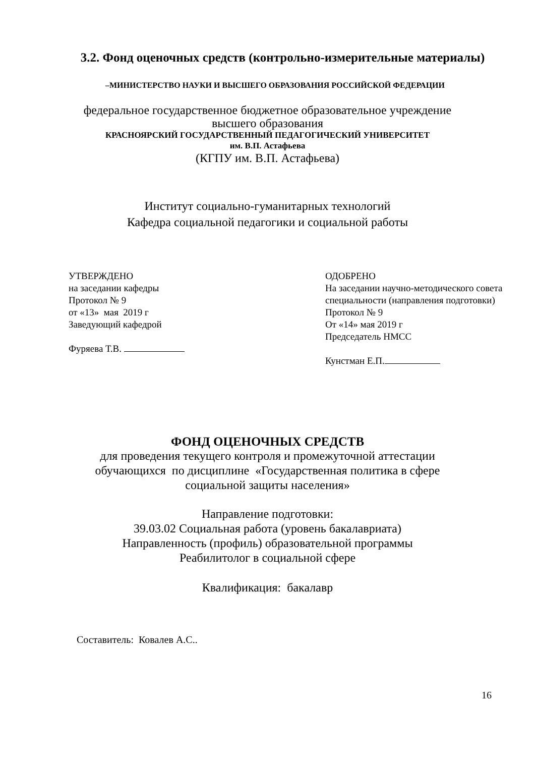3.2. Фонд оценочных средств (контрольно-измерительные материалы)
–МИНИСТЕРСТВО НАУКИ И ВЫСШЕГО ОБРАЗОВАНИЯ РОССИЙСКОЙ ФЕДЕРАЦИИ
федеральное государственное бюджетное образовательное учреждение
высшего образования
КРАСНОЯРСКИЙ ГОСУДАРСТВЕННЫЙ ПЕДАГОГИЧЕСКИЙ УНИВЕРСИТЕТ
им. В.П. Астафьева
(КГПУ им. В.П. Астафьева)
Институт социально-гуманитарных технологий
Кафедра социальной педагогики и социальной работы
УТВЕРЖДЕНО
на заседании кафедры
Протокол № 9
от «13» мая 2019 г
Заведующий кафедрой
Фуряева Т.В.
ОДОБРЕНО
На заседании научно-методического совета
специальности (направления подготовки)
Протокол № 9
От «14» мая 2019 г
Председатель НМСС
Кунстман Е.П.
ФОНД ОЦЕНОЧНЫХ СРЕДСТВ
для проведения текущего контроля и промежуточной аттестации
обучающихся по дисциплине «Государственная политика в сфере
социальной защиты населения»
Направление подготовки:
39.03.02 Социальная работа (уровень бакалавриата)
Направленность (профиль) образовательной программы
Реабилитолог в социальной сфере
Квалификация: бакалавр
Составитель: Ковалев А.С..
16